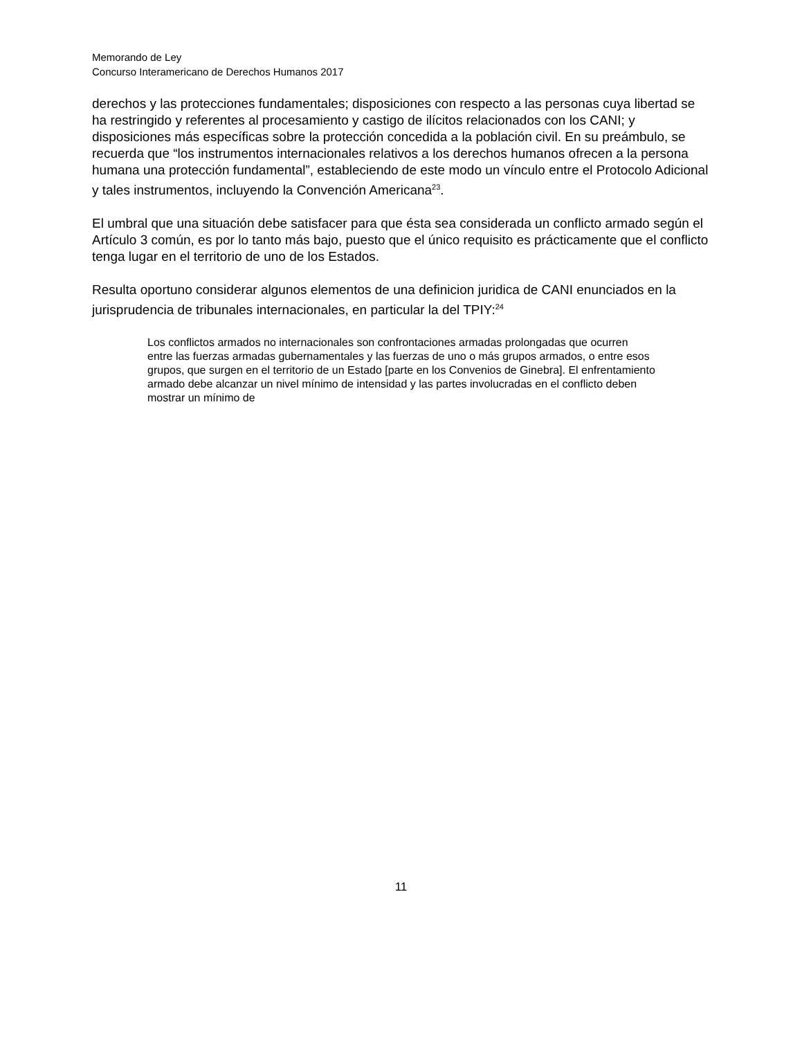Memorando de Ley
Concurso Interamericano de Derechos Humanos 2017
derechos y las protecciones fundamentales; disposiciones con respecto a las personas cuya libertad se ha restringido y referentes al procesamiento y castigo de ilícitos relacionados con los CANI; y disposiciones más específicas sobre la protección concedida a la población civil. En su preámbulo, se recuerda que “los instrumentos internacionales relativos a los derechos humanos ofrecen a la persona humana una protección fundamental”, estableciendo de este modo un vínculo entre el Protocolo Adicional y tales instrumentos, incluyendo la Convención Americana<sup>23</sup>.
El umbral que una situación debe satisfacer para que ésta sea considerada un conflicto armado según el Artículo 3 común, es por lo tanto más bajo, puesto que el único requisito es prácticamente que el conflicto tenga lugar en el territorio de uno de los Estados.
Resulta oportuno considerar algunos elementos de una definicion juridica de CANI enunciados en la jurisprudencia de tribunales internacionales, en particular la del TPIY:<sup>24</sup>
Los conflictos armados no internacionales son confrontaciones armadas prolongadas que ocurren entre las fuerzas armadas gubernamentales y las fuerzas de uno o más grupos armados, o entre esos grupos, que surgen en el territorio de un Estado [parte en los Convenios de Ginebra]. El enfrentamiento armado debe alcanzar un nivel mínimo de intensidad y las partes involucradas en el conflicto deben mostrar un mínimo de
11